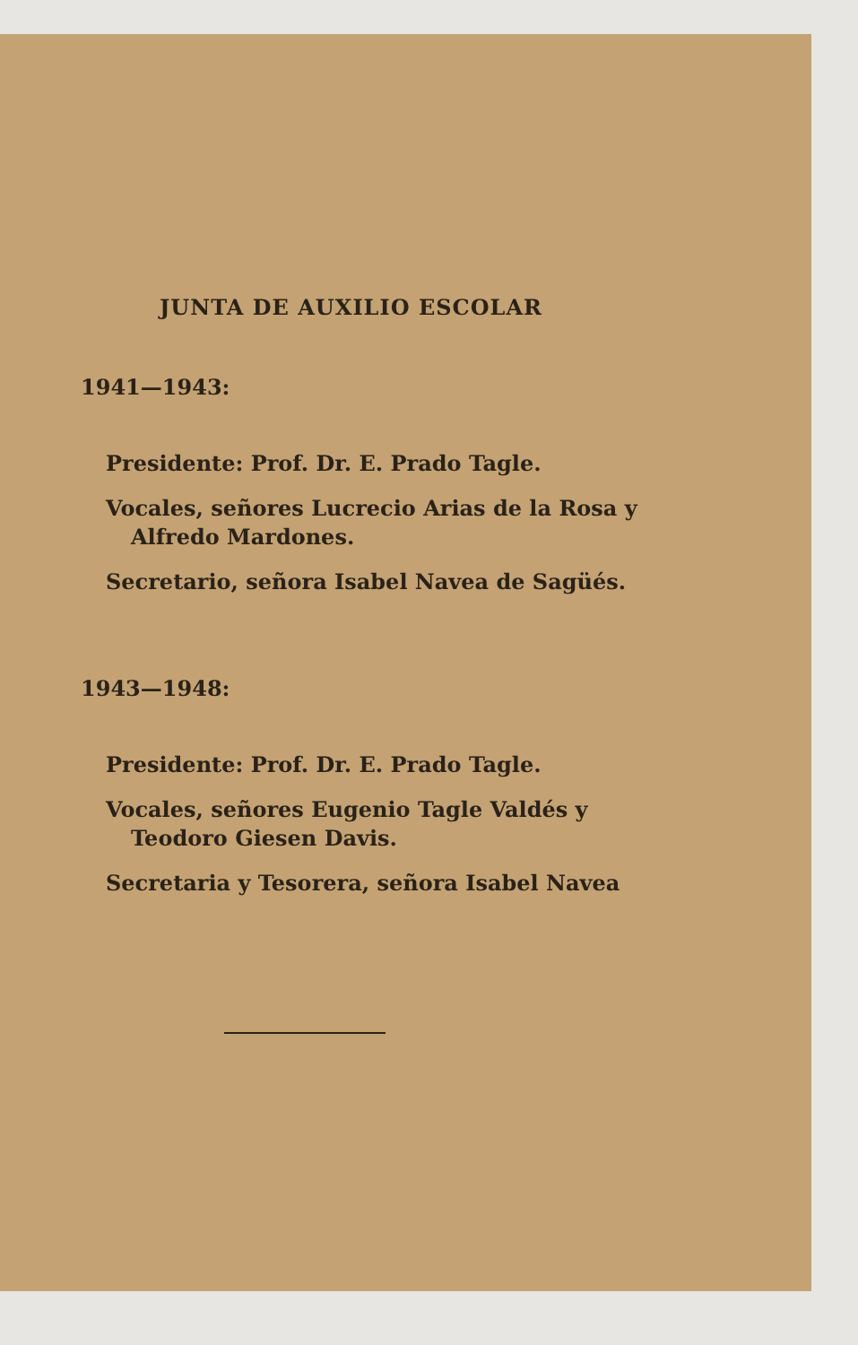JUNTA DE AUXILIO ESCOLAR
1941—1943:
Presidente: Prof. Dr. E. Prado Tagle.
Vocales, señores Lucrecio Arias de la Rosa y Alfredo Mardones.
Secretario, señora Isabel Navea de Sagüés.
1943—1948:
Presidente: Prof. Dr. E. Prado Tagle.
Vocales, señores Eugenio Tagle Valdés y Teodoro Giesen Davis.
Secretaria y Tesorera, señora Isabel Navea